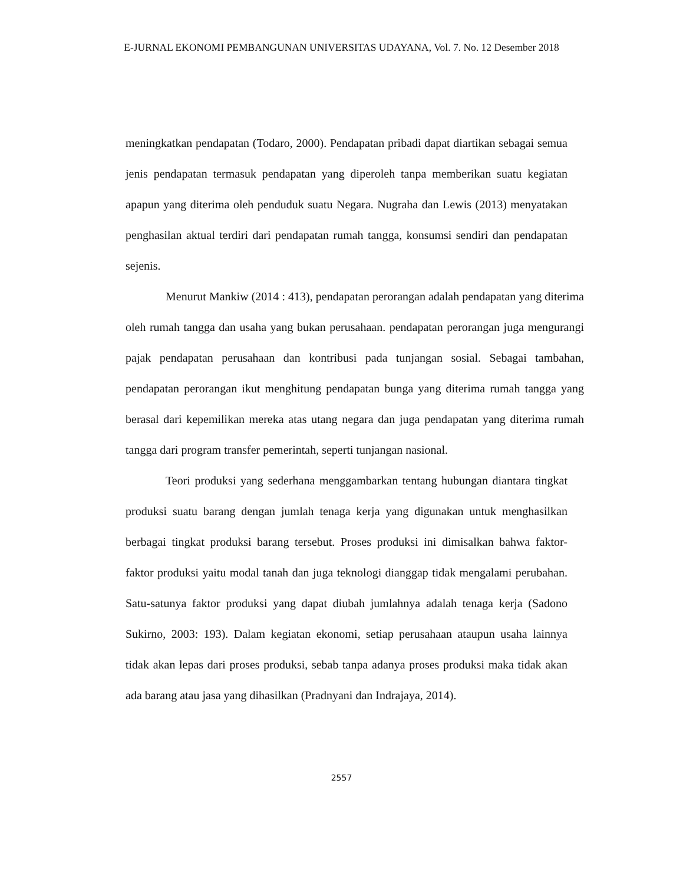E-JURNAL EKONOMI PEMBANGUNAN UNIVERSITAS UDAYANA, Vol. 7. No. 12 Desember 2018
meningkatkan pendapatan (Todaro, 2000). Pendapatan pribadi dapat diartikan sebagai semua jenis pendapatan termasuk pendapatan yang diperoleh tanpa memberikan suatu kegiatan apapun yang diterima oleh penduduk suatu Negara. Nugraha dan Lewis (2013) menyatakan penghasilan aktual terdiri dari pendapatan rumah tangga, konsumsi sendiri dan pendapatan sejenis.
Menurut Mankiw (2014 : 413), pendapatan perorangan adalah pendapatan yang diterima oleh rumah tangga dan usaha yang bukan perusahaan. pendapatan perorangan juga mengurangi pajak pendapatan perusahaan dan kontribusi pada tunjangan sosial. Sebagai tambahan, pendapatan perorangan ikut menghitung pendapatan bunga yang diterima rumah tangga yang berasal dari kepemilikan mereka atas utang negara dan juga pendapatan yang diterima rumah tangga dari program transfer pemerintah, seperti tunjangan nasional.
Teori produksi yang sederhana menggambarkan tentang hubungan diantara tingkat produksi suatu barang dengan jumlah tenaga kerja yang digunakan untuk menghasilkan berbagai tingkat produksi barang tersebut. Proses produksi ini dimisalkan bahwa faktor-faktor produksi yaitu modal tanah dan juga teknologi dianggap tidak mengalami perubahan. Satu-satunya faktor produksi yang dapat diubah jumlahnya adalah tenaga kerja (Sadono Sukirno, 2003: 193). Dalam kegiatan ekonomi, setiap perusahaan ataupun usaha lainnya tidak akan lepas dari proses produksi, sebab tanpa adanya proses produksi maka tidak akan ada barang atau jasa yang dihasilkan (Pradnyani dan Indrajaya, 2014).
2557